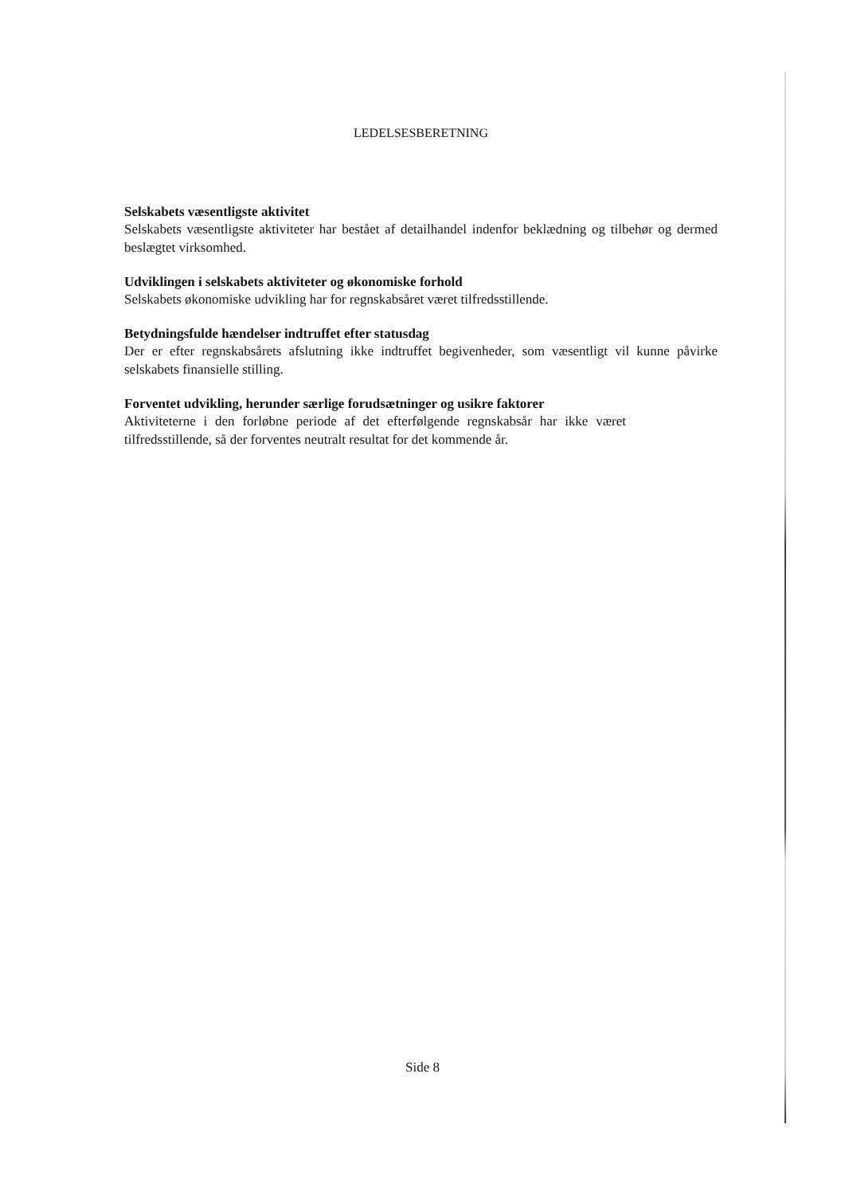LEDELSESBERETNING
Selskabets væsentligste aktivitet
Selskabets væsentligste aktiviteter har bestået af detailhandel indenfor beklædning og tilbehør og dermed beslægtet virksomhed.
Udviklingen i selskabets aktiviteter og økonomiske forhold
Selskabets økonomiske udvikling har for regnskabsåret været tilfredsstillende.
Betydningsfulde hændelser indtruffet efter statusdag
Der er efter regnskabsårets afslutning ikke indtruffet begivenheder, som væsentligt vil kunne påvirke selskabets finansielle stilling.
Forventet udvikling, herunder særlige forudsætninger og usikre faktorer
Aktiviteterne i den forløbne periode af det efterfølgende regnskabsår har ikke været tilfredsstillende, så der forventes neutralt resultat for det kommende år.
Side 8